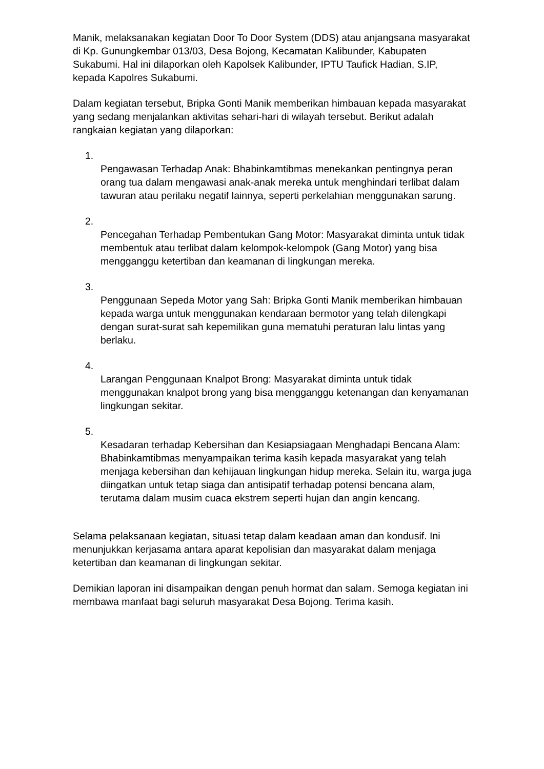Manik, melaksanakan kegiatan Door To Door System (DDS) atau anjangsana masyarakat di Kp. Gunungkembar 013/03, Desa Bojong, Kecamatan Kalibunder, Kabupaten Sukabumi. Hal ini dilaporkan oleh Kapolsek Kalibunder, IPTU Taufick Hadian, S.IP, kepada Kapolres Sukabumi.
Dalam kegiatan tersebut, Bripka Gonti Manik memberikan himbauan kepada masyarakat yang sedang menjalankan aktivitas sehari-hari di wilayah tersebut. Berikut adalah rangkaian kegiatan yang dilaporkan:
1.
Pengawasan Terhadap Anak: Bhabinkamtibmas menekankan pentingnya peran orang tua dalam mengawasi anak-anak mereka untuk menghindari terlibat dalam tawuran atau perilaku negatif lainnya, seperti perkelahian menggunakan sarung.
2.
Pencegahan Terhadap Pembentukan Gang Motor: Masyarakat diminta untuk tidak membentuk atau terlibat dalam kelompok-kelompok (Gang Motor) yang bisa mengganggu ketertiban dan keamanan di lingkungan mereka.
3.
Penggunaan Sepeda Motor yang Sah: Bripka Gonti Manik memberikan himbauan kepada warga untuk menggunakan kendaraan bermotor yang telah dilengkapi dengan surat-surat sah kepemilikan guna mematuhi peraturan lalu lintas yang berlaku.
4.
Larangan Penggunaan Knalpot Brong: Masyarakat diminta untuk tidak menggunakan knalpot brong yang bisa mengganggu ketenangan dan kenyamanan lingkungan sekitar.
5.
Kesadaran terhadap Kebersihan dan Kesiapsiagaan Menghadapi Bencana Alam: Bhabinkamtibmas menyampaikan terima kasih kepada masyarakat yang telah menjaga kebersihan dan kehijauan lingkungan hidup mereka. Selain itu, warga juga diingatkan untuk tetap siaga dan antisipatif terhadap potensi bencana alam, terutama dalam musim cuaca ekstrem seperti hujan dan angin kencang.
Selama pelaksanaan kegiatan, situasi tetap dalam keadaan aman dan kondusif. Ini menunjukkan kerjasama antara aparat kepolisian dan masyarakat dalam menjaga ketertiban dan keamanan di lingkungan sekitar.
Demikian laporan ini disampaikan dengan penuh hormat dan salam. Semoga kegiatan ini membawa manfaat bagi seluruh masyarakat Desa Bojong. Terima kasih.